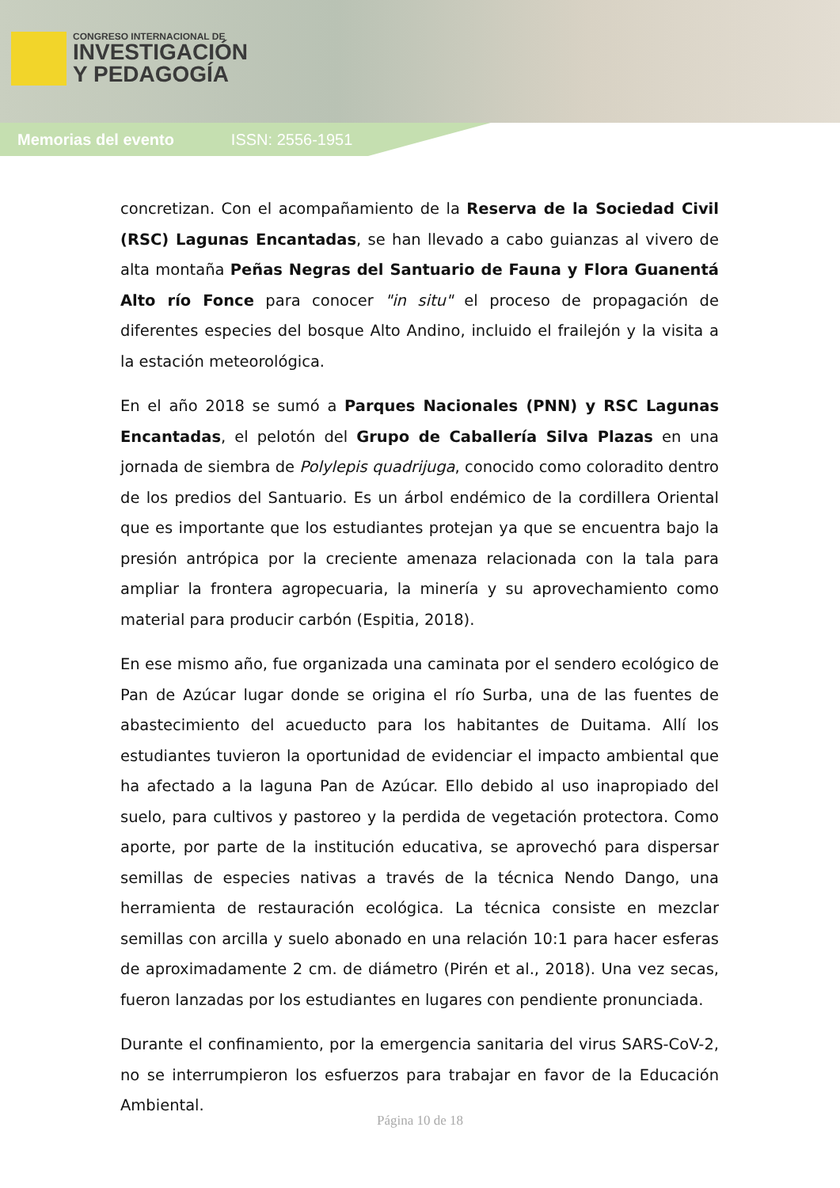CONGRESO INTERNACIONAL DE
INVESTIGACIÓN
Y PEDAGOGÍA
Memorias del evento ISSN: 2556-1951
concretizan. Con el acompañamiento de la Reserva de la Sociedad Civil (RSC) Lagunas Encantadas, se han llevado a cabo guianzas al vivero de alta montaña Peñas Negras del Santuario de Fauna y Flora Guanentá Alto río Fonce para conocer "in situ" el proceso de propagación de diferentes especies del bosque Alto Andino, incluido el frailejón y la visita a la estación meteorológica.
En el año 2018 se sumó a Parques Nacionales (PNN) y RSC Lagunas Encantadas, el pelotón del Grupo de Caballería Silva Plazas en una jornada de siembra de Polylepis quadrijuga, conocido como coloradito dentro de los predios del Santuario. Es un árbol endémico de la cordillera Oriental que es importante que los estudiantes protejan ya que se encuentra bajo la presión antrópica por la creciente amenaza relacionada con la tala para ampliar la frontera agropecuaria, la minería y su aprovechamiento como material para producir carbón (Espitia, 2018).
En ese mismo año, fue organizada una caminata por el sendero ecológico de Pan de Azúcar lugar donde se origina el río Surba, una de las fuentes de abastecimiento del acueducto para los habitantes de Duitama. Allí los estudiantes tuvieron la oportunidad de evidenciar el impacto ambiental que ha afectado a la laguna Pan de Azúcar. Ello debido al uso inapropiado del suelo, para cultivos y pastoreo y la perdida de vegetación protectora. Como aporte, por parte de la institución educativa, se aprovechó para dispersar semillas de especies nativas a través de la técnica Nendo Dango, una herramienta de restauración ecológica. La técnica consiste en mezclar semillas con arcilla y suelo abonado en una relación 10:1 para hacer esferas de aproximadamente 2 cm. de diámetro (Pirén et al., 2018). Una vez secas, fueron lanzadas por los estudiantes en lugares con pendiente pronunciada.
Durante el confinamiento, por la emergencia sanitaria del virus SARS-CoV-2, no se interrumpieron los esfuerzos para trabajar en favor de la Educación Ambiental.
Página 10 de 18